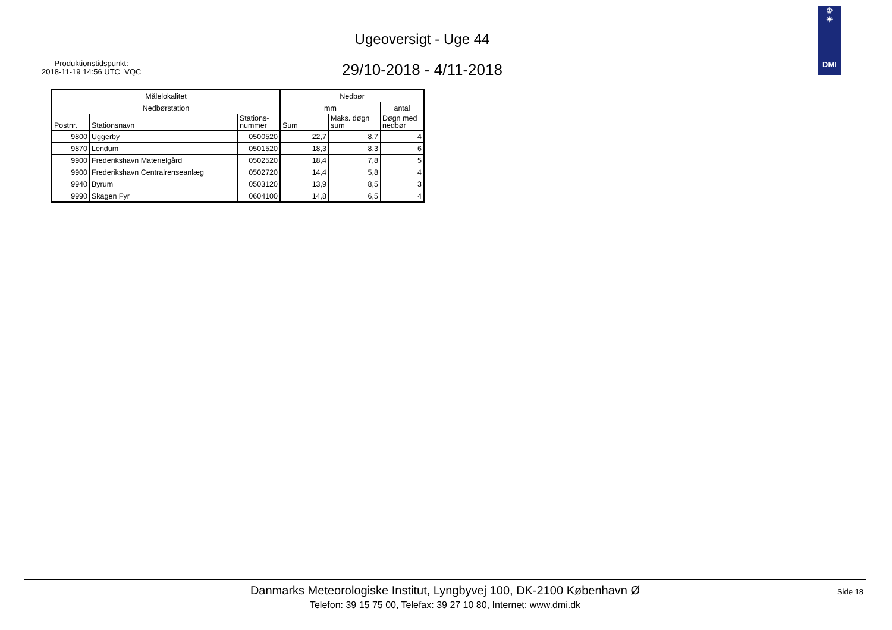Produktionstidspunkt:
2018-11-19 14:56 UTC VQC
Ugeoversigt - Uge 44
29/10-2018 - 4/11-2018
♔
☀
DMI
| Målelokalitet | | | Nedbør | | |
| --- | --- | --- | --- | --- | --- |
| Nedbørstation | | | mm | | antal |
| Postnr. | Stationsnavn | Stations- nummer | Sum | Maks. døgn sum | Døgn med nedbør |
| 9800 | Uggerby | 0500520 | 22,7 | 8,7 | 4 |
| 9870 | Lendum | 0501520 | 18,3 | 8,3 | 6 |
| 9900 | Frederikshavn Materielgård | 0502520 | 18,4 | 7,8 | 5 |
| 9900 | Frederikshavn Centralrenseanlæg | 0502720 | 14,4 | 5,8 | 4 |
| 9940 | Byrum | 0503120 | 13,9 | 8,5 | 3 |
| 9990 | Skagen Fyr | 0604100 | 14,8 | 6,5 | 4 |
Danmarks Meteorologiske Institut, Lyngbyvej 100, DK-2100 København Ø
Telefon: 39 15 75 00, Telefax: 39 27 10 80, Internet: www.dmi.dk
Side 18